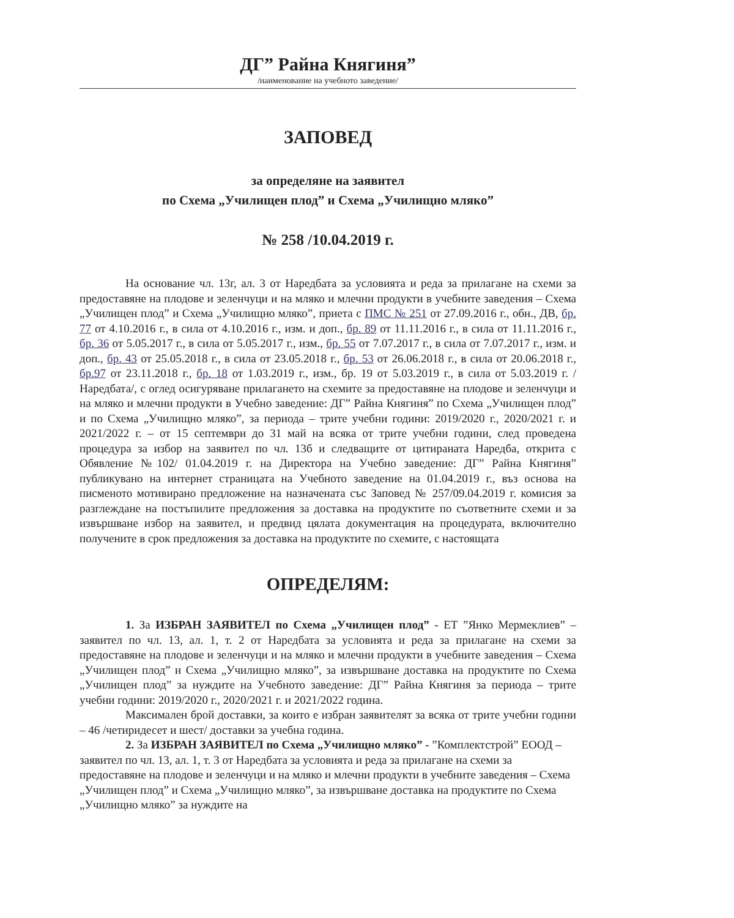ДГ” Райна Княгиня”
/наименование на учебното заведение/
ЗАПОВЕД
за определяне на заявител
по Схема „Училищен плод” и Схема „Училищно мляко”
№ 258 /10.04.2019 г.
На основание чл. 13г, ал. 3 от Наредбата за условията и реда за прилагане на схеми за предоставяне на плодове и зеленчуци и на мляко и млечни продукти в учебните заведения – Схема „Училищен плод” и Схема „Училищно мляко”, приета с ПМС № 251 от 27.09.2016 г., обн., ДВ, бр. 77 от 4.10.2016 г., в сила от 4.10.2016 г., изм. и доп., бр. 89 от 11.11.2016 г., в сила от 11.11.2016 г., бр. 36 от 5.05.2017 г., в сила от 5.05.2017 г., изм., бр. 55 от 7.07.2017 г., в сила от 7.07.2017 г., изм. и доп., бр. 43 от 25.05.2018 г., в сила от 23.05.2018 г., бр. 53 от 26.06.2018 г., в сила от 20.06.2018 г., бр.97 от 23.11.2018 г., бр. 18 от 1.03.2019 г., изм., бр. 19 от 5.03.2019 г., в сила от 5.03.2019 г. /Наредбата/, с оглед осигуряване прилагането на схемите за предоставяне на плодове и зеленчуци и на мляко и млечни продукти в Учебно заведение: ДГ” Райна Княгиня” по Схема „Училищен плод” и по Схема „Училищно мляко”, за периода – трите учебни години: 2019/2020 г., 2020/2021 г. и 2021/2022 г. – от 15 септември до 31 май на всяка от трите учебни години, след проведена процедура за избор на заявител по чл. 13б и следващите от цитираната Наредба, открита с Обявление №102/ 01.04.2019 г. на Директора на Учебно заведение: ДГ” Райна Княгиня” публикувано на интернет страницата на Учебното заведение на 01.04.2019 г., въз основа на писменото мотивирано предложение на назначената със Заповед № 257/09.04.2019 г. комисия за разглеждане на постъпилите предложения за доставка на продуктите по съответните схеми и за извършване избор на заявител, и предвид цялата документация на процедурата, включително получените в срок предложения за доставка на продуктите по схемите, с настоящата
ОПРЕДЕЛЯМ:
1. За ИЗБРАН ЗАЯВИТЕЛ по Схема „Училищен плод” - ЕТ ”Янко Мермеклиев” – заявител по чл. 13, ал. 1, т. 2 от Наредбата за условията и реда за прилагане на схеми за предоставяне на плодове и зеленчуци и на мляко и млечни продукти в учебните заведения – Схема „Училищен плод” и Схема „Училищно мляко”, за извършване доставка на продуктите по Схема „Училищен плод” за нуждите на Учебното заведение: ДГ” Райна Княгиня за периода – трите учебни години: 2019/2020 г., 2020/2021 г. и 2021/2022 година.
Максимален брой доставки, за които е избран заявителят за всяка от трите учебни години – 46 /четиридесет и шест/ доставки за учебна година.
2. За ИЗБРАН ЗАЯВИТЕЛ по Схема „Училищно мляко” - ”Комплектстрой” ЕООД – заявител по чл. 13, ал. 1, т. 3 от Наредбата за условията и реда за прилагане на схеми за предоставяне на плодове и зеленчуци и на мляко и млечни продукти в учебните заведения – Схема „Училищен плод” и Схема „Училищно мляко”, за извършване доставка на продуктите по Схема „Училищно мляко” за нуждите на